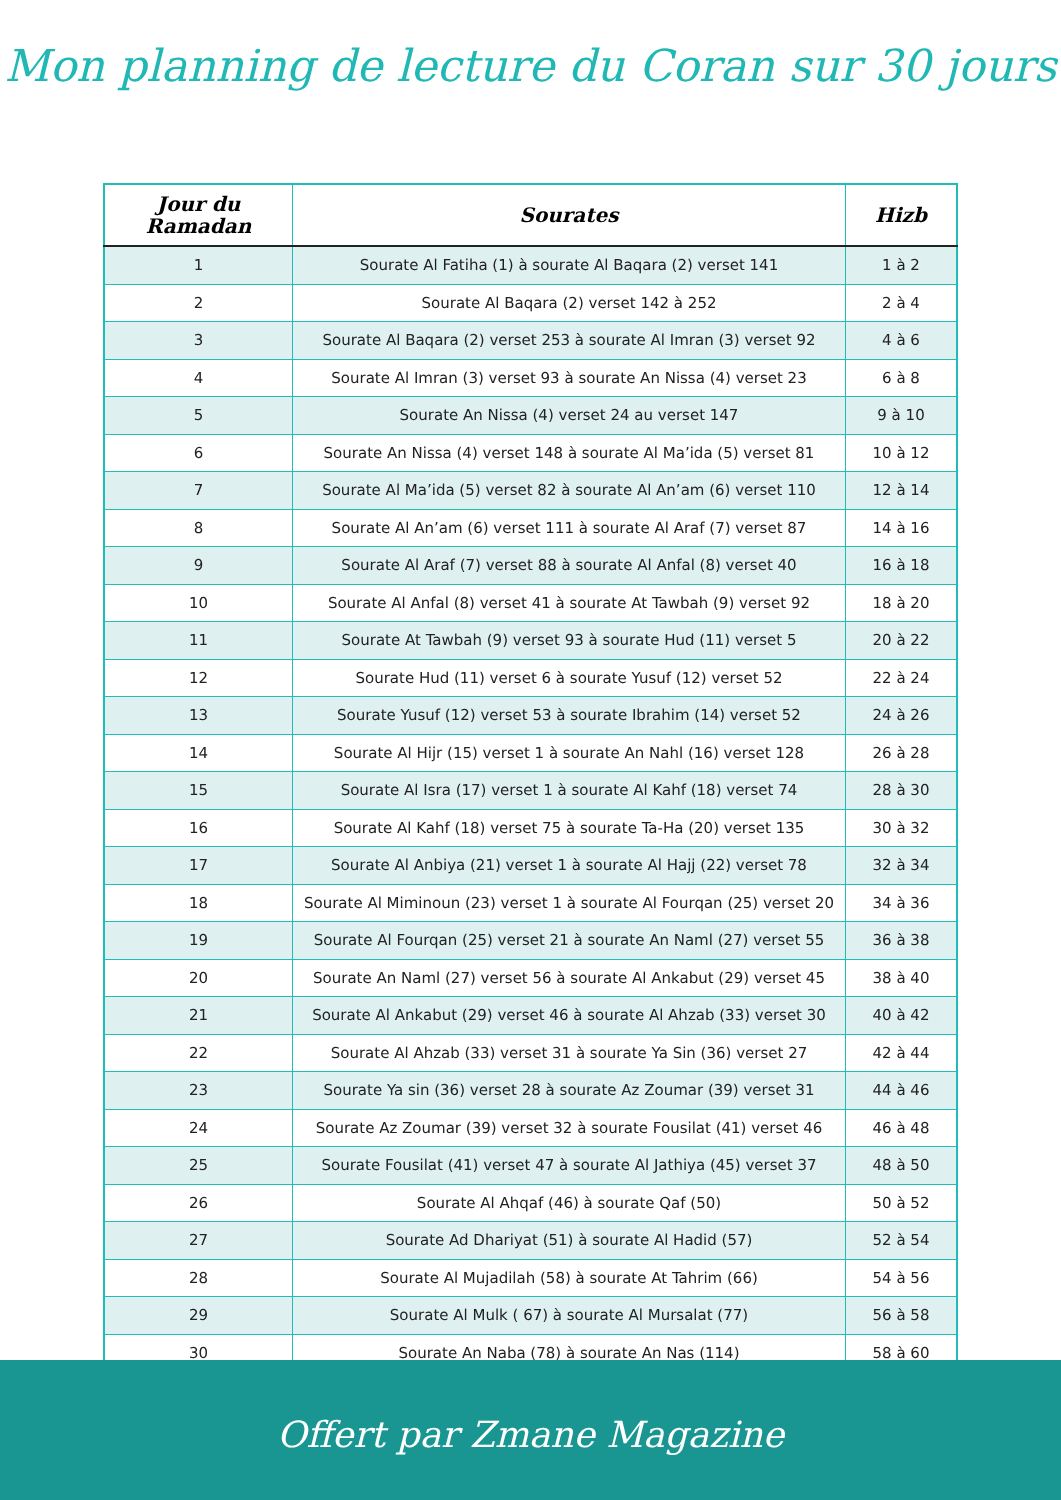Mon planning de lecture du Coran sur 30 jours
| Jour du Ramadan | Sourates | Hizb |
| --- | --- | --- |
| 1 | Sourate Al Fatiha (1) à sourate Al Baqara (2) verset 141 | 1 à 2 |
| 2 | Sourate Al Baqara (2) verset 142 à 252 | 2 à 4 |
| 3 | Sourate Al Baqara (2) verset 253 à sourate Al Imran (3) verset 92 | 4 à 6 |
| 4 | Sourate Al Imran (3) verset 93 à sourate An Nissa (4) verset 23 | 6 à 8 |
| 5 | Sourate An Nissa (4) verset 24 au verset 147 | 9 à 10 |
| 6 | Sourate An Nissa (4) verset 148 à sourate Al Ma’ida (5) verset 81 | 10 à 12 |
| 7 | Sourate Al Ma’ida (5) verset 82 à sourate Al An’am (6) verset 110 | 12 à 14 |
| 8 | Sourate Al An’am (6) verset 111 à sourate Al Araf (7) verset 87 | 14 à 16 |
| 9 | Sourate Al Araf (7) verset 88 à sourate Al Anfal (8) verset 40 | 16 à 18 |
| 10 | Sourate Al Anfal (8) verset 41 à sourate At Tawbah (9) verset 92 | 18 à 20 |
| 11 | Sourate At Tawbah (9) verset 93 à sourate Hud (11) verset 5 | 20 à 22 |
| 12 | Sourate Hud (11) verset 6 à sourate Yusuf (12) verset 52 | 22 à 24 |
| 13 | Sourate Yusuf (12) verset 53 à sourate Ibrahim (14) verset 52 | 24 à 26 |
| 14 | Sourate Al Hijr (15) verset 1 à sourate An Nahl (16) verset 128 | 26 à 28 |
| 15 | Sourate Al Isra (17) verset 1 à sourate Al Kahf (18) verset 74 | 28 à 30 |
| 16 | Sourate Al Kahf (18) verset 75 à sourate Ta-Ha (20) verset 135 | 30 à 32 |
| 17 | Sourate Al Anbiya (21) verset 1 à sourate Al Hajj (22) verset 78 | 32 à 34 |
| 18 | Sourate Al Miminoun (23) verset 1 à sourate Al Fourqan (25) verset 20 | 34 à 36 |
| 19 | Sourate Al Fourqan (25) verset 21 à sourate An Naml (27) verset 55 | 36 à 38 |
| 20 | Sourate An Naml (27) verset 56 à sourate Al Ankabut (29) verset 45 | 38 à 40 |
| 21 | Sourate Al Ankabut (29) verset 46 à sourate Al Ahzab (33) verset 30 | 40 à 42 |
| 22 | Sourate Al Ahzab (33) verset 31 à sourate Ya Sin (36) verset 27 | 42 à 44 |
| 23 | Sourate Ya sin (36) verset 28 à sourate Az Zoumar (39) verset 31 | 44 à 46 |
| 24 | Sourate Az Zoumar (39) verset 32 à sourate Fousilat (41) verset 46 | 46 à 48 |
| 25 | Sourate Fousilat (41) verset 47 à sourate Al Jathiya (45) verset 37 | 48 à 50 |
| 26 | Sourate Al Ahqaf (46) à sourate Qaf (50) | 50 à 52 |
| 27 | Sourate Ad Dhariyat (51) à sourate Al Hadid (57) | 52 à 54 |
| 28 | Sourate Al Mujadilah (58) à sourate At Tahrim (66) | 54 à 56 |
| 29 | Sourate Al Mulk ( 67) à sourate Al Mursalat (77) | 56 à 58 |
| 30 | Sourate An Naba (78) à sourate An Nas (114) | 58 à 60 |
Offert par Zmane Magazine